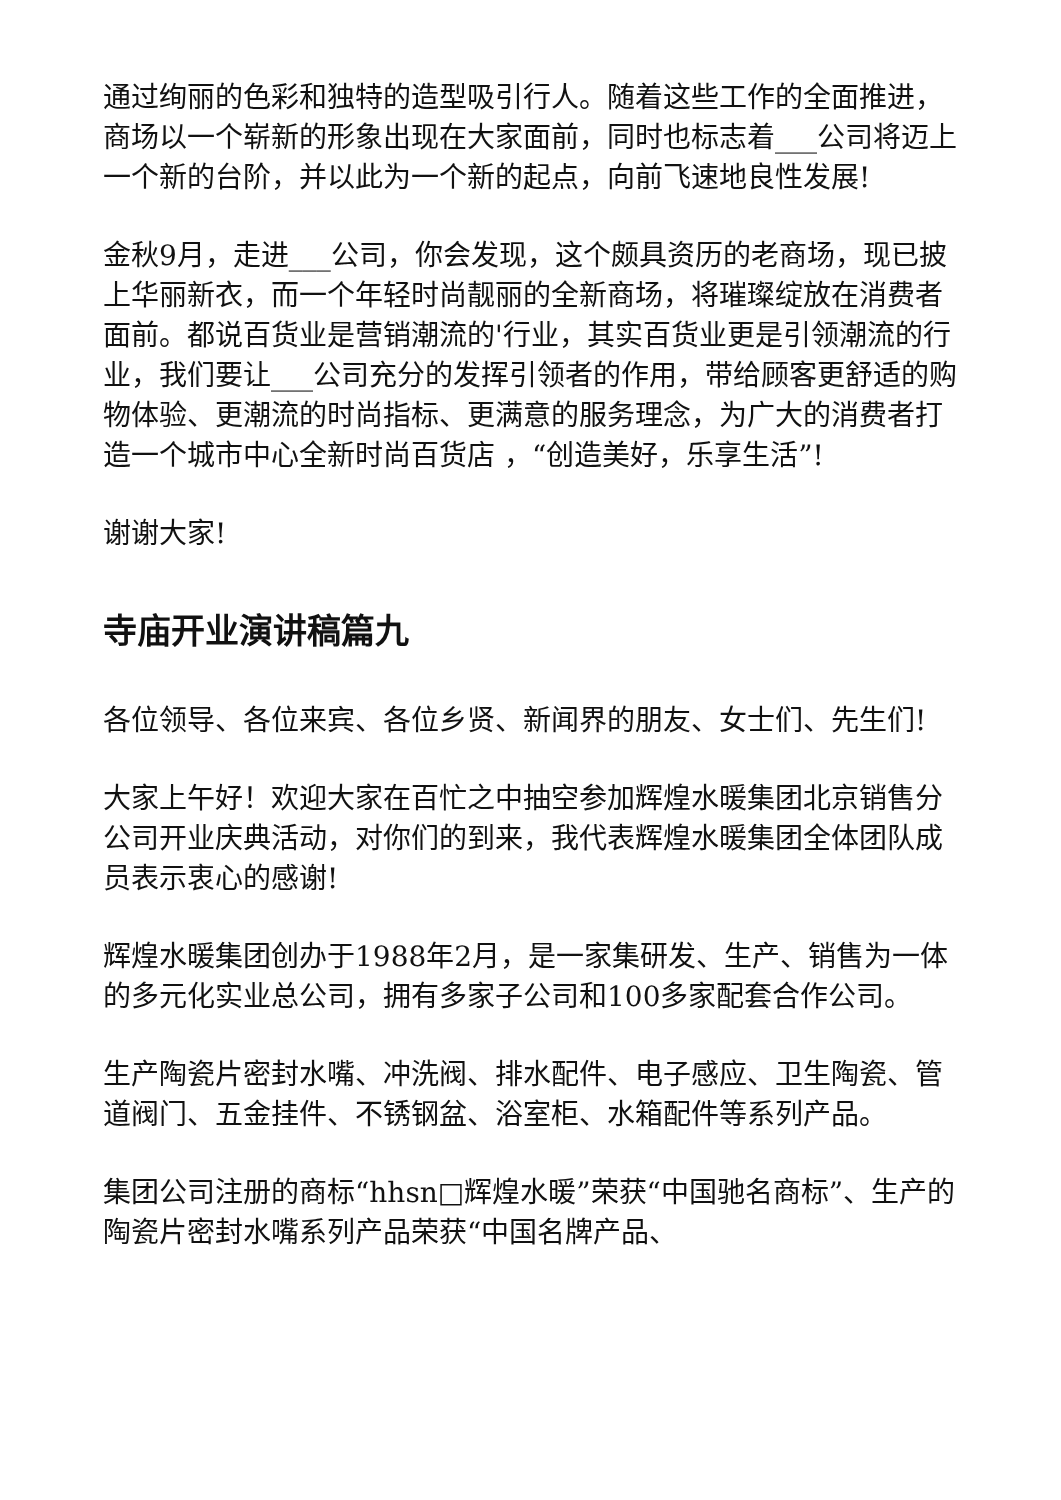通过绚丽的色彩和独特的造型吸引行人。随着这些工作的全面推进，商场以一个崭新的形象出现在大家面前，同时也标志着___公司将迈上一个新的台阶，并以此为一个新的起点，向前飞速地良性发展!
金秋9月，走进___公司，你会发现，这个颇具资历的老商场，现已披上华丽新衣，而一个年轻时尚靓丽的全新商场，将璀璨绽放在消费者面前。都说百货业是营销潮流的'行业，其实百货业更是引领潮流的行业，我们要让___公司充分的发挥引领者的作用，带给顾客更舒适的购物体验、更潮流的时尚指标、更满意的服务理念，为广大的消费者打造一个城市中心全新时尚百货店 ，“创造美好，乐享生活”!
谢谢大家!
寺庙开业演讲稿篇九
各位领导、各位来宾、各位乡贤、新闻界的朋友、女士们、先生们!
大家上午好！欢迎大家在百忙之中抽空参加辉煌水暖集团北京销售分公司开业庆典活动，对你们的到来，我代表辉煌水暖集团全体团队成员表示衷心的感谢!
辉煌水暖集团创办于1988年2月，是一家集研发、生产、销售为一体的多元化实业总公司，拥有多家子公司和100多家配套合作公司。
生产陶瓷片密封水嘴、冲洗阀、排水配件、电子感应、卫生陶瓷、管道阀门、五金挂件、不锈钢盆、浴室柜、水箱配件等系列产品。
集团公司注册的商标“hhsn□辉煌水暖”荣获“中国驰名商标”、生产的陶瓷片密封水嘴系列产品荣获“中国名牌产品、